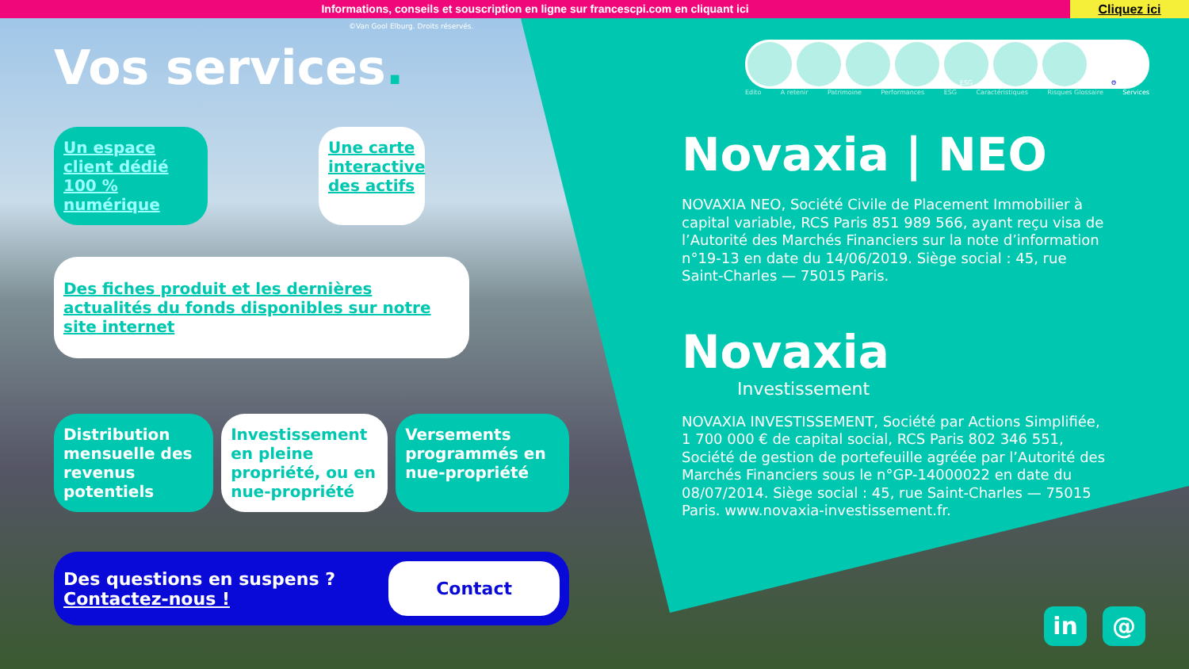Informations, conseils et souscription en ligne sur francescpi.com en cliquant ici
Cliquez ici
©Van Gool Elburg. Droits réservés.
Vos services.
Un espace client dédié 100 % numérique
Une carte interactive des actifs
Des fiches produit et les dernières actualités du fonds disponibles sur notre site internet
Distribution mensuelle des revenus potentiels
Investissement en pleine propriété, ou en nue-propriété
Versements programmés en nue-propriété
Des questions en suspens ?
Contactez-nous !
Contact
ESG ⚙
Edito A retenir Patrimoine Performances ESG Caractéristiques Risques Glossaire Services
Novaxia | NEO
NOVAXIA NEO, Société Civile de Placement Immobilier à capital variable, RCS Paris 851 989 566, ayant reçu visa de l’Autorité des Marchés Financiers sur la note d’information n°19-13 en date du 14/06/2019. Siège social : 45, rue Saint-Charles — 75015 Paris.
Novaxia
Investissement
NOVAXIA INVESTISSEMENT, Société par Actions Simplifiée, 1 700 000 € de capital social, RCS Paris 802 346 551, Société de gestion de portefeuille agréée par l’Autorité des Marchés Financiers sous le n°GP-14000022 en date du 08/07/2014. Siège social : 45, rue Saint-Charles — 75015 Paris. www.novaxia-investissement.fr.
in @